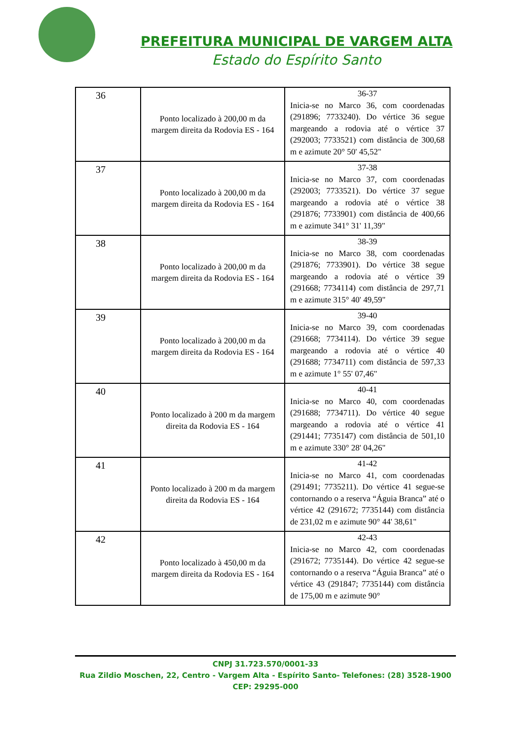PREFEITURA MUNICIPAL DE VARGEM ALTA
Estado do Espírito Santo
| 36 | Ponto localizado à 200,00 m da margem direita da Rodovia ES - 164 | 36-37 Inicia-se no Marco 36, com coordenadas (291896; 7733240). Do vértice 36 segue margeando a rodovia até o vértice 37 (292003; 7733521) com distância de 300,68 m e azimute 20° 50' 45,52" |
| 37 | Ponto localizado à 200,00 m da margem direita da Rodovia ES - 164 | 37-38 Inicia-se no Marco 37, com coordenadas (292003; 7733521). Do vértice 37 segue margeando a rodovia até o vértice 38 (291876; 7733901) com distância de 400,66 m e azimute 341° 31' 11,39" |
| 38 | Ponto localizado à 200,00 m da margem direita da Rodovia ES - 164 | 38-39 Inicia-se no Marco 38, com coordenadas (291876; 7733901). Do vértice 38 segue margeando a rodovia até o vértice 39 (291668; 7734114) com distância de 297,71 m e azimute 315° 40' 49,59" |
| 39 | Ponto localizado à 200,00 m da margem direita da Rodovia ES - 164 | 39-40 Inicia-se no Marco 39, com coordenadas (291668; 7734114). Do vértice 39 segue margeando a rodovia até o vértice 40 (291688; 7734711) com distância de 597,33 m e azimute 1° 55' 07,46" |
| 40 | Ponto localizado à 200 m da margem direita da Rodovia ES - 164 | 40-41 Inicia-se no Marco 40, com coordenadas (291688; 7734711). Do vértice 40 segue margeando a rodovia até o vértice 41 (291441; 7735147) com distância de 501,10 m e azimute 330° 28' 04,26" |
| 41 | Ponto localizado à 200 m da margem direita da Rodovia ES - 164 | 41-42 Inicia-se no Marco 41, com coordenadas (291491; 7735211). Do vértice 41 segue-se contornando o a reserva “Águia Branca” até o vértice 42 (291672; 7735144) com distância de 231,02 m e azimute 90° 44' 38,61" |
| 42 | Ponto localizado à 450,00 m da margem direita da Rodovia ES - 164 | 42-43 Inicia-se no Marco 42, com coordenadas (291672; 7735144). Do vértice 42 segue-se contornando o a reserva “Águia Branca” até o vértice 43 (291847; 7735144) com distância de 175,00 m e azimute 90° |
CNPJ 31.723.570/0001-33
Rua Zildio Moschen, 22, Centro - Vargem Alta - Espírito Santo- Telefones: (28) 3528-1900
CEP: 29295-000